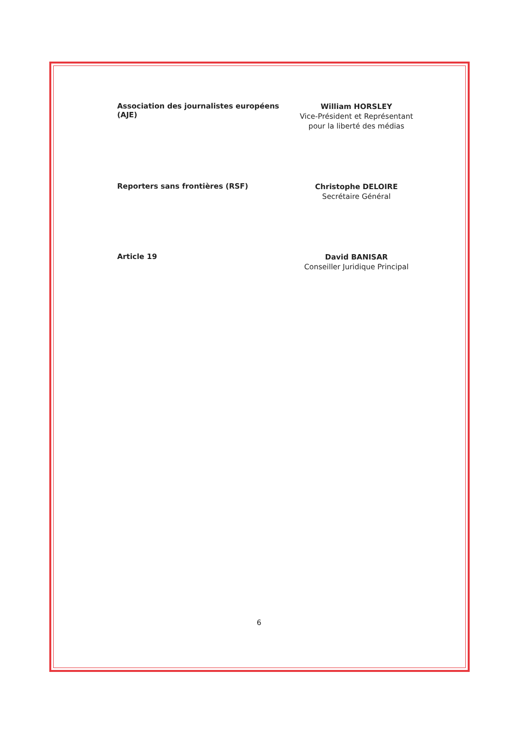Association des journalistes européens (AJE)
William HORSLEY
Vice-Président et Représentant pour la liberté des médias
Reporters sans frontières (RSF)
Christophe DELOIRE
Secrétaire Général
Article 19
David BANISAR
Conseiller Juridique Principal
6